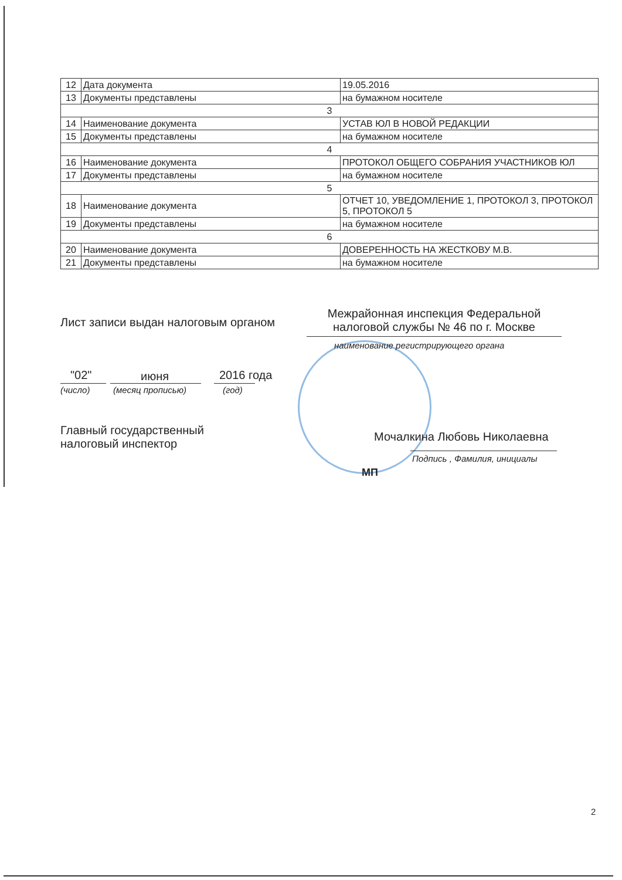| 12 | Дата документа | 19.05.2016 |
| 13 | Документы представлены | на бумажном носителе |
| 3 | | |
| 14 | Наименование документа | УСТАВ ЮЛ В НОВОЙ РЕДАКЦИИ |
| 15 | Документы представлены | на бумажном носителе |
| 4 | | |
| 16 | Наименование документа | ПРОТОКОЛ ОБЩЕГО СОБРАНИЯ УЧАСТНИКОВ ЮЛ |
| 17 | Документы представлены | на бумажном носителе |
| 5 | | |
| 18 | Наименование документа | ОТЧЕТ 10, УВЕДОМЛЕНИЕ 1, ПРОТОКОЛ 3, ПРОТОКОЛ 5, ПРОТОКОЛ 5 |
| 19 | Документы представлены | на бумажном носителе |
| 6 | | |
| 20 | Наименование документа | ДОВЕРЕННОСТЬ НА ЖЕСТКОВУ М.В. |
| 21 | Документы представлены | на бумажном носителе |
Лист записи выдан налоговым органом
Межрайонная инспекция Федеральной налоговой службы № 46 по г. Москве
наименование регистрирующего органа
"02" июня 2016 года
(число) (месяц прописью) (год)
Главный государственный
налоговый инспектор
Мочалкина Любовь Николаевна
Подпись , Фамилия, инициалы
МП
2